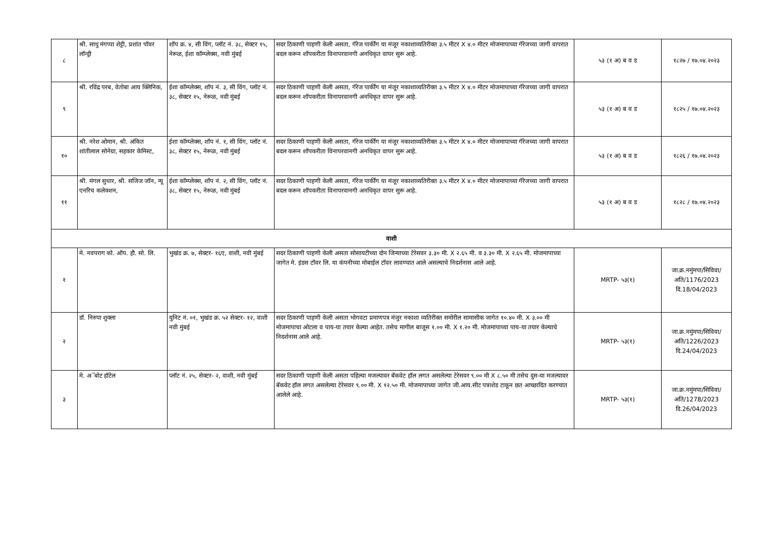| ८ | श्री. साधु मंगप्पा शेट्टी, प्रशांत पॉवर लॉन्ड्री | शॉप क्र. ४, सी विंग, प्लॉट नं. ३८, सेक्टर १५, नेरूळ, ईशा कॉम्प्लेक्स, नवी मुंबई | सदर ठिकाणी पाहणी केली असता, गॅरेज पार्कींग या मंजूर नकाशाव्यतिरीक्त ३.५ मीटर X ४.० मीटर मोजमापाच्या गॅरेजच्या जागी वापरात बदल करून शॉपकरीता विनापरवानगी अनधिकृत वापर सुरू आहे. | ५३ (१ अ) ब व ड | १८२७ / १७.०४.२०२३ |
| ९ | श्री. रविंद्र परब, वेतोबा आय क्लिनिक, | ईशा कॉम्प्लेक्स, शॉप नं. ३, सी विंग, प्लॉट नं. ३८, सेक्टर १५, नेरूळ, नवी मुंबई | सदर ठिकाणी पाहणी केली असता, गॅरेज पार्कींग या मंजूर नकाशाव्यतिरीक्त ३.५ मीटर X ४.० मीटर मोजमापाच्या गॅरेजच्या जागी वापरात बदल करून शॉपकरीता विनापरवानगी अनधिकृत वापर सुरू आहे. | ५३ (१ अ) ब व ड | १८२५ / १७.०४.२०२३ |
| १० | श्री. नरेश ओमान, श्री. अंकित शांतीलाल सोनेग्रा, सहकार केमिस्ट, | ईशा कॉम्प्लेक्स, शॉप नं. १, सी विंग, प्लॉट नं. ३८, सेक्टर १५, नेरूळ, नवी मुंबई | सदर ठिकाणी पाहणी केली असता, गॅरेज पार्कींग या मंजूर नकाशाव्यतिरीक्त ३.५ मीटर X ४.० मीटर मोजमापाच्या गॅरेजच्या जागी वापरात बदल करून शॉपकरीता विनापरवानगी अनधिकृत वापर सुरू आहे. | ५३ (१ अ) ब व ड | १८२६ / १७.०४.२०२३ |
| ११ | श्री. मंगल सुथार, श्री. सजिज जॉन, न्यू एनरिच कलेक्शन, | ईशा कॉम्प्लेक्स, शॉप नं. २, सी विंग, प्लॉट नं. ३८, सेक्टर १५, नेरूळ, नवी मुंबई | सदर ठिकाणी पाहणी केली असता, गॅरेज पार्कींग या मंजूर नकाशाव्यतिरीक्त ३.५ मीटर X ४.० मीटर मोजमापाच्या गॅरेजच्या जागी वापरात बदल करून शॉपकरीता विनापरवानगी अनधिकृत वापर सुरू आहे. | ५३ (१ अ) ब व ड | १८२८ / १७.०४.२०२३ |
| वाशी | | | | | |
| १ | मे. नवपराग को. ऑप. हौ. सो. लि. | भुखंड क्र. ७, सेक्टर- १६ए, वाशी, नवी मुंबई | सदर ठिकाणी पाहणी केली असता सोसायटीच्या दोन जिन्याच्या टेरेसवर ३.३० मी. X २.६५ मी. व ३.३० मी. X २.६५ मी. मोजमापाच्या जागेत मे. इंडस टॉवर लि. या कंपनीच्या मोबाईल टॉवर लावण्यात आले असल्याचे निदर्शनास आले आहे. | MRTP- ५३(१) | जा.क्र.नमुंमपा/सिविवा/अति/1176/2023 दि.18/04/2023 |
| २ | डॉ. निरुपा शुक्ला | युनिट नं. ०१, भुखंड क्र. ५२ सेक्टर- १२, वाशी नवी मुंबई | सदर ठिकाणी पाहणी केली असता भोगवटा प्रमाणपत्र मंजुर नकाशा व्यतिरीक्त समोरील सामासीक जागेत १०.४० मी. X ३.०० मी मोजमापाचा ओटला व पाय-या तयार केल्या आहेत. तसेच मागील बाजूस १.०० मी. X १.२० मी. मोजमापाच्या पाय-या तयार केल्याचे निदर्शनास आले आहे. | MRTP- ५३(१) | जा.क्र.नमुंमपा/सिविवा/अति/1226/2023 दि.24/04/2023 |
| ३ | मे. अॅबोट हॉटेल | प्लॉट नं. २५, सेक्टर- २, वाशी, नवी मुंबई | सदर ठिकाणी पाहणी केली असता पहिल्या मजल्यावर बॅकवेट हॉल लगत असलेल्या टेरेसवर ९.०० मी X ८.५० मी तसेच दुस-या मजल्यावर बॅकवेट हॉल लगत असलेल्या टेरेसवर ९.०० मी. X १२.५० मी. मोजमापाच्या जागेत जी.आय.सीट पत्राशेड टाकून छत आच्छादित करण्यात आलेले आहे. | MRTP- ५३(१) | जा.क्र.नमुंमपा/सिविवा/अति/1278/2023 दि.26/04/2023 |